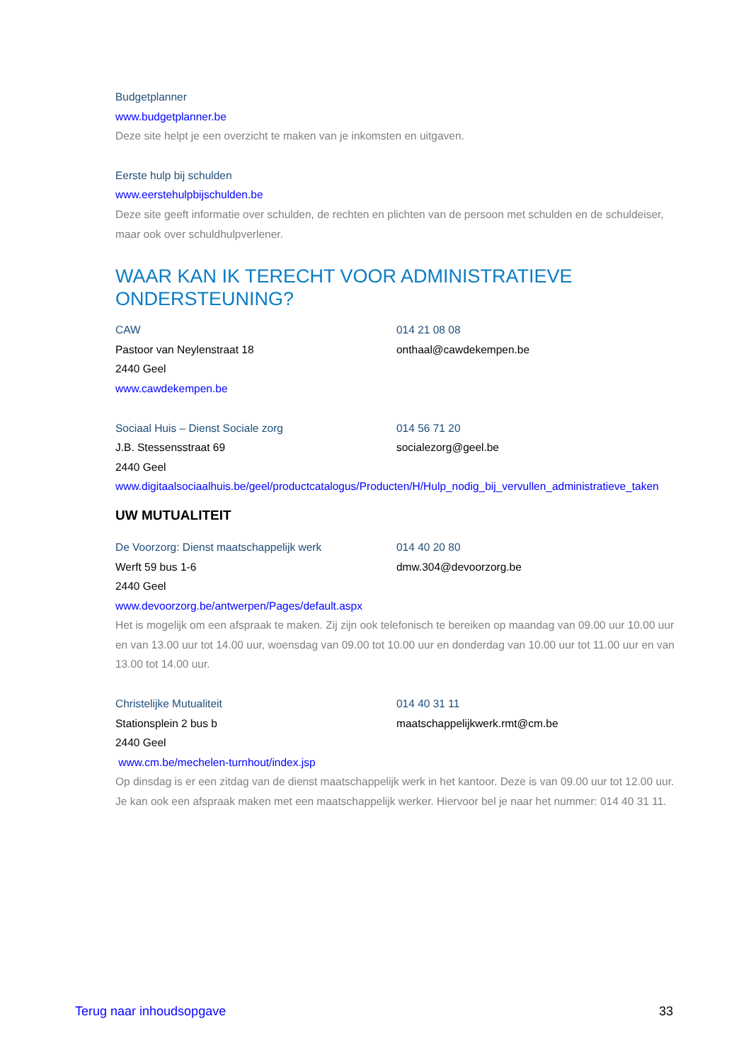Budgetplanner
www.budgetplanner.be
Deze site helpt je een overzicht te maken van je inkomsten en uitgaven.
Eerste hulp bij schulden
www.eerstehulpbijschulden.be
Deze site geeft informatie over schulden, de rechten en plichten van de persoon met schulden en de schuldeiser, maar ook over schuldhulpverlener.
WAAR KAN IK TERECHT VOOR ADMINISTRATIEVE ONDERSTEUNING?
CAW
Pastoor van Neylenstraat 18
2440 Geel
014 21 08 08
onthaal@cawdekempen.be
www.cawdekempen.be
Sociaal Huis – Dienst Sociale zorg
J.B. Stessensstraat 69
2440 Geel
014 56 71 20
socialezorg@geel.be
www.digitaalsociaalhuis.be/geel/productcatalogus/Producten/H/Hulp_nodig_bij_vervullen_administratieve_taken
UW MUTUALITEIT
De Voorzorg: Dienst maatschappelijk werk
Werft 59 bus 1-6
2440 Geel
014 40 20 80
dmw.304@devoorzorg.be
www.devoorzorg.be/antwerpen/Pages/default.aspx
Het is mogelijk om een afspraak te maken. Zij zijn ook telefonisch te bereiken op maandag van 09.00 uur 10.00 uur en van 13.00 uur tot 14.00 uur, woensdag van 09.00 tot 10.00 uur en donderdag van 10.00 uur tot 11.00 uur en van 13.00 tot 14.00 uur.
Christelijke Mutualiteit
Stationsplein 2 bus b
2440 Geel
014 40 31 11
maatschappelijkwerk.rmt@cm.be
www.cm.be/mechelen-turnhout/index.jsp
Op dinsdag is er een zitdag van de dienst maatschappelijk werk in het kantoor. Deze is van 09.00 uur tot 12.00 uur. Je kan ook een afspraak maken met een maatschappelijk werker. Hiervoor bel je naar het nummer: 014 40 31 11.
Terug naar inhoudsopgave 33